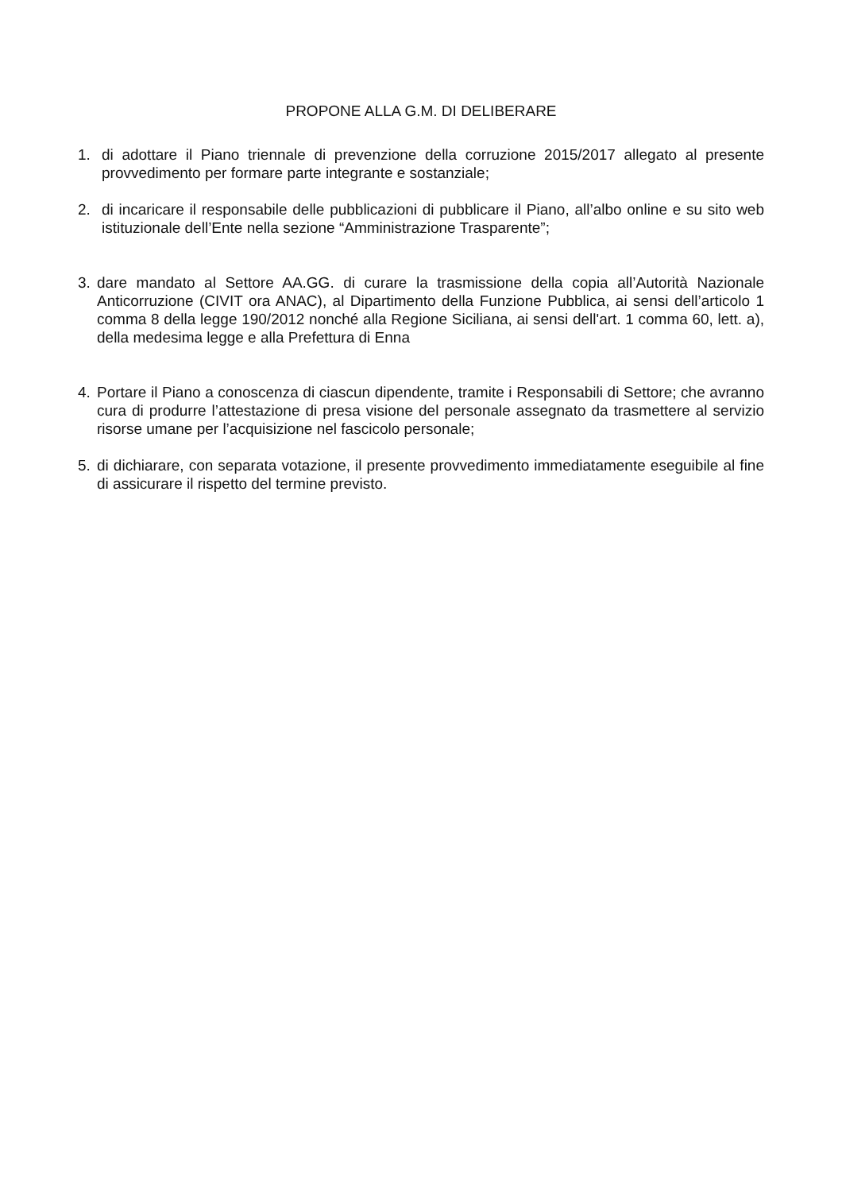PROPONE ALLA G.M. DI DELIBERARE
1. di adottare il Piano triennale di prevenzione della corruzione 2015/2017 allegato al presente provvedimento per formare parte integrante e sostanziale;
2. di incaricare il responsabile delle pubblicazioni di pubblicare il Piano, all’albo online e su sito web istituzionale dell’Ente nella sezione “Amministrazione Trasparente”;
3. dare mandato al Settore AA.GG. di curare la trasmissione della copia all’Autorità Nazionale Anticorruzione (CIVIT ora ANAC), al Dipartimento della Funzione Pubblica, ai sensi dell’articolo 1 comma 8 della legge 190/2012 nonché alla Regione Siciliana, ai sensi dell'art. 1 comma 60, lett. a), della medesima legge e alla Prefettura di Enna
4. Portare il Piano a conoscenza di ciascun dipendente, tramite i Responsabili di Settore; che avranno cura di produrre l’attestazione di presa visione del personale assegnato da trasmettere al servizio risorse umane per l’acquisizione nel fascicolo personale;
5. di dichiarare, con separata votazione, il presente provvedimento immediatamente eseguibile al fine di assicurare il rispetto del termine previsto.